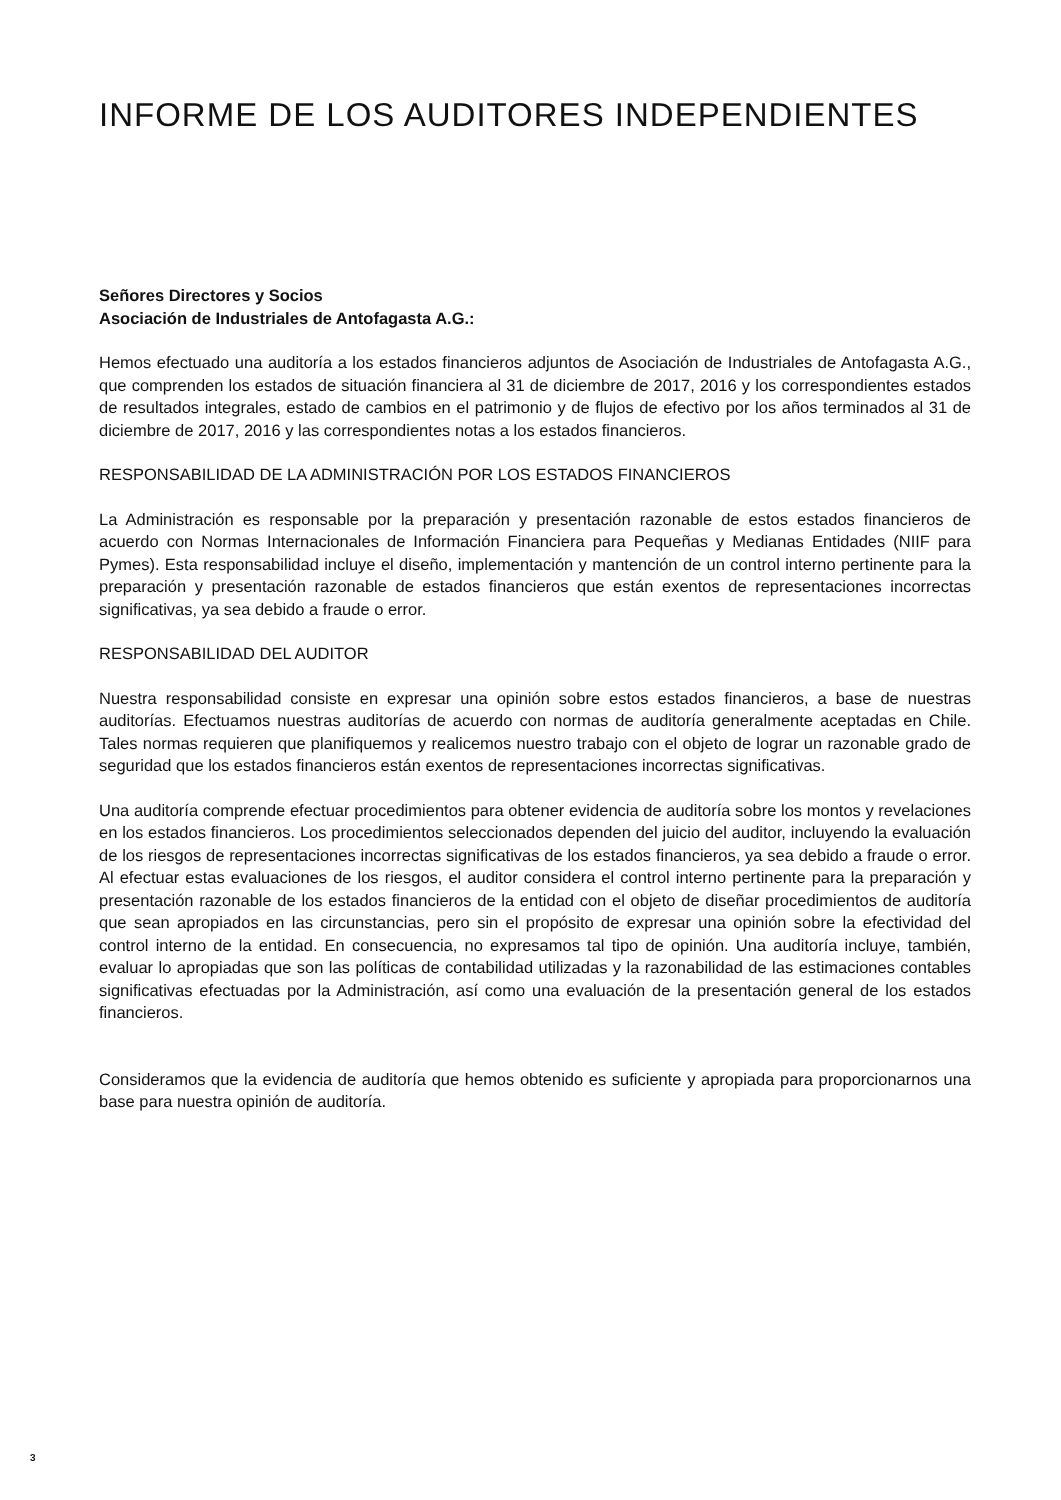INFORME DE LOS AUDITORES INDEPENDIENTES
Señores Directores y Socios
Asociación de Industriales de Antofagasta A.G.:
Hemos efectuado una auditoría a los estados financieros adjuntos de Asociación de Industriales de Antofagasta A.G., que comprenden los estados de situación financiera al 31 de diciembre de 2017, 2016 y los correspondientes estados de resultados integrales, estado de cambios en el patrimonio y de flujos de efectivo por los años terminados al 31 de diciembre de 2017, 2016 y las correspondientes notas a los estados financieros.
RESPONSABILIDAD DE LA ADMINISTRACIÓN POR LOS ESTADOS FINANCIEROS
La Administración es responsable por la preparación y presentación razonable de estos estados financieros de acuerdo con Normas Internacionales de Información Financiera para Pequeñas y Medianas Entidades (NIIF para Pymes). Esta responsabilidad incluye el diseño, implementación y mantención de un control interno pertinente para la preparación y presentación razonable de estados financieros que están exentos de representaciones incorrectas significativas, ya sea debido a fraude o error.
RESPONSABILIDAD DEL AUDITOR
Nuestra responsabilidad consiste en expresar una opinión sobre estos estados financieros, a base de nuestras auditorías. Efectuamos nuestras auditorías de acuerdo con normas de auditoría generalmente aceptadas en Chile. Tales normas requieren que planifiquemos y realicemos nuestro trabajo con el objeto de lograr un razonable grado de seguridad que los estados financieros están exentos de representaciones incorrectas significativas.
Una auditoría comprende efectuar procedimientos para obtener evidencia de auditoría sobre los montos y revelaciones en los estados financieros. Los procedimientos seleccionados dependen del juicio del auditor, incluyendo la evaluación de los riesgos de representaciones incorrectas significativas de los estados financieros, ya sea debido a fraude o error. Al efectuar estas evaluaciones de los riesgos, el auditor considera el control interno pertinente para la preparación y presentación razonable de los estados financieros de la entidad con el objeto de diseñar procedimientos de auditoría que sean apropiados en las circunstancias, pero sin el propósito de expresar una opinión sobre la efectividad del control interno de la entidad. En consecuencia, no expresamos tal tipo de opinión. Una auditoría incluye, también, evaluar lo apropiadas que son las políticas de contabilidad utilizadas y la razonabilidad de las estimaciones contables significativas efectuadas por la Administración, así como una evaluación de la presentación general de los estados financieros.
Consideramos que la evidencia de auditoría que hemos obtenido es suficiente y apropiada para proporcionarnos una base para nuestra opinión de auditoría.
3